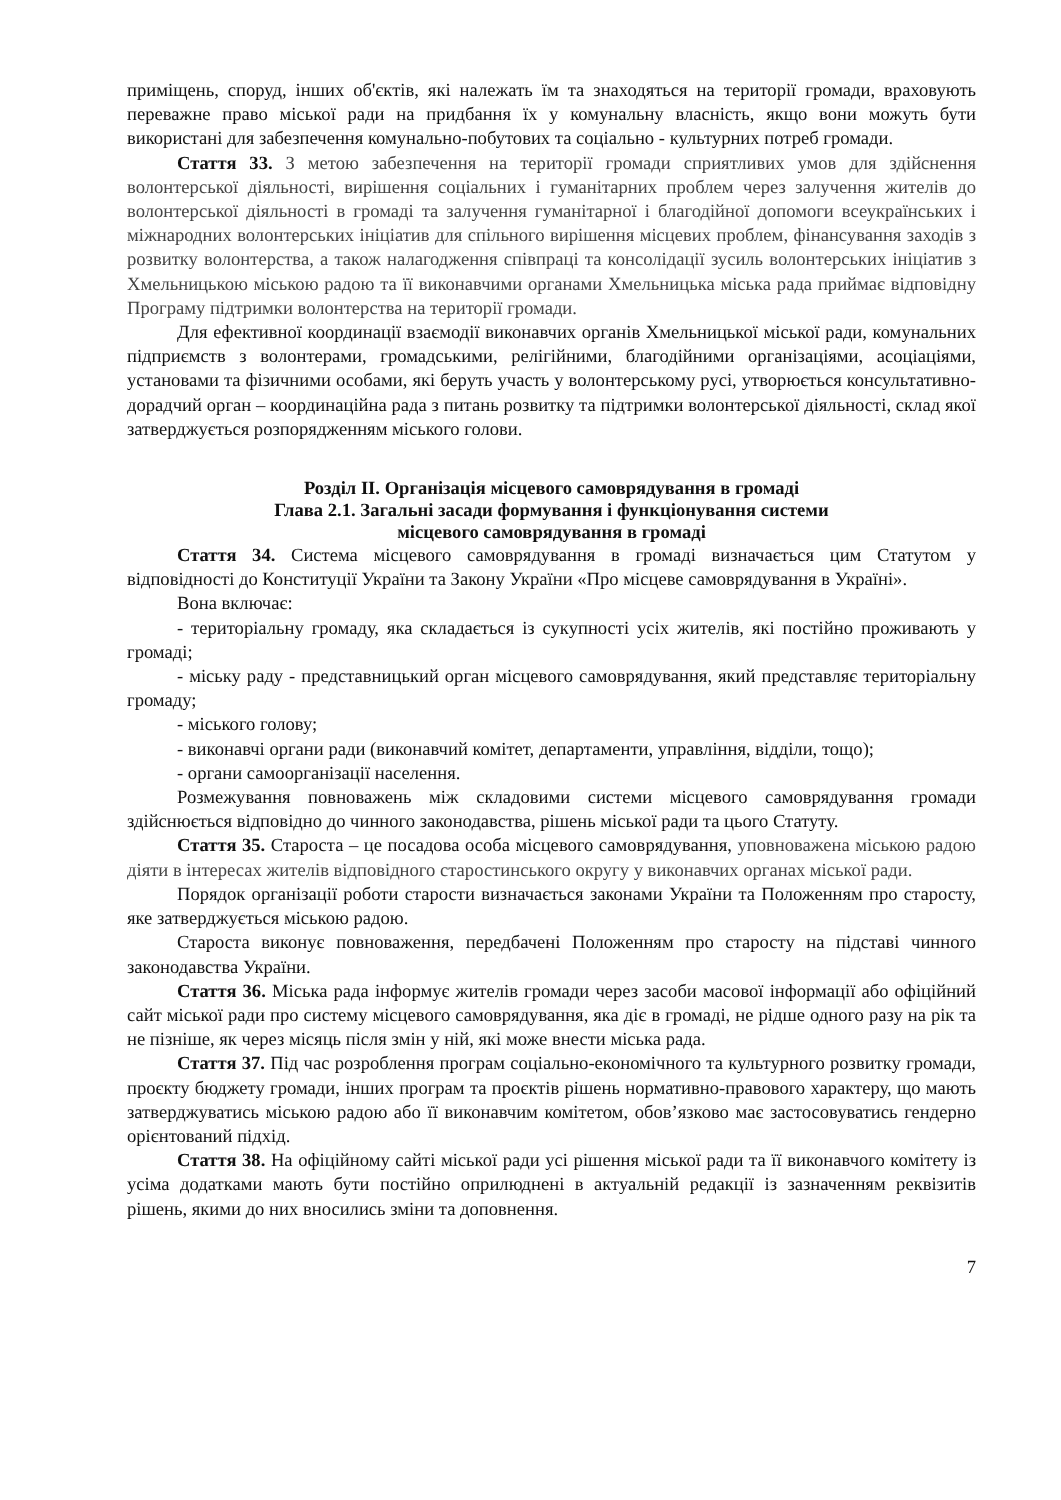приміщень, споруд, інших об'єктів, які належать їм та знаходяться на території громади, враховують переважне право міської ради на придбання їх у комунальну власність, якщо вони можуть бути використані для забезпечення комунально-побутових та соціально - культурних потреб громади.
Стаття 33. З метою забезпечення на території громади сприятливих умов для здійснення волонтерської діяльності, вирішення соціальних і гуманітарних проблем через залучення жителів до волонтерської діяльності в громаді та залучення гуманітарної і благодійної допомоги всеукраїнських і міжнародних волонтерських ініціатив для спільного вирішення місцевих проблем, фінансування заходів з розвитку волонтерства, а також налагодження співпраці та консолідації зусиль волонтерських ініціатив з Хмельницькою міською радою та її виконавчими органами Хмельницька міська рада приймає відповідну Програму підтримки волонтерства на території громади.
Для ефективної координації взаємодії виконавчих органів Хмельницької міської ради, комунальних підприємств з волонтерами, громадськими, релігійними, благодійними організаціями, асоціаціями, установами та фізичними особами, які беруть участь у волонтерському русі, утворюється консультативно-дорадчий орган – координаційна рада з питань розвитку та підтримки волонтерської діяльності, склад якої затверджується розпорядженням міського голови.
Розділ ІІ. Організація місцевого самоврядування в громаді
Глава 2.1. Загальні засади формування і функціонування системи
місцевого самоврядування в громаді
Стаття 34. Система місцевого самоврядування в громаді визначається цим Статутом у відповідності до Конституції України та Закону України «Про місцеве самоврядування в Україні».
Вона включає:
- територіальну громаду, яка складається із сукупності усіх жителів, які постійно проживають у громаді;
- міську раду - представницький орган місцевого самоврядування, який представляє територіальну громаду;
- міського голову;
- виконавчі органи ради (виконавчий комітет, департаменти, управління, відділи, тощо);
- органи самоорганізації населення.
Розмежування повноважень між складовими системи місцевого самоврядування громади здійснюється відповідно до чинного законодавства, рішень міської ради та цього Статуту.
Стаття 35. Староста – це посадова особа місцевого самоврядування, уповноважена міською радою діяти в інтересах жителів відповідного старостинського округу у виконавчих органах міської ради.
Порядок організації роботи старости визначається законами України та Положенням про старосту, яке затверджується міською радою.
Староста виконує повноваження, передбачені Положенням про старосту на підставі чинного законодавства України.
Стаття 36. Міська рада інформує жителів громади через засоби масової інформації або офіційний сайт міської ради про систему місцевого самоврядування, яка діє в громаді, не рідше одного разу на рік та не пізніше, як через місяць після змін у ній, які може внести міська рада.
Стаття 37. Під час розроблення програм соціально-економічного та культурного розвитку громади, проєкту бюджету громади, інших програм та проєктів рішень нормативно-правового характеру, що мають затверджуватись міською радою або її виконавчим комітетом, обов’язково має застосовуватись гендерно орієнтований підхід.
Стаття 38. На офіційному сайті міської ради усі рішення міської ради та її виконавчого комітету із усіма додатками мають бути постійно оприлюднені в актуальній редакції із зазначенням реквізитів рішень, якими до них вносились зміни та доповнення.
7